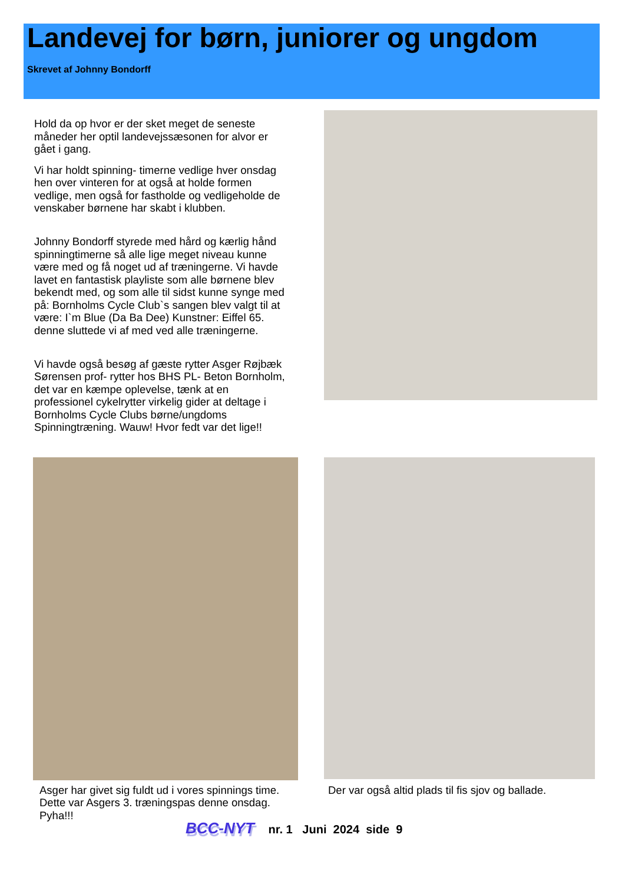Landevej for børn, juniorer og ungdom
Skrevet af Johnny Bondorff
Hold da op hvor er der sket meget de seneste måneder her optil landevejssæsonen for alvor er gået i gang.
Vi har holdt spinning- timerne vedlige hver onsdag hen over vinteren for at også at holde formen vedlige, men også for fastholde og vedligeholde de venskaber børnene har skabt i klubben.
Johnny Bondorff styrede med hård og kærlig hånd spinningtimerne så alle lige meget niveau kunne være med og få noget ud af træningerne. Vi havde lavet en fantastisk playliste som alle børnene blev bekendt med, og som alle til sidst kunne synge med på: Bornholms Cycle Club`s sangen blev valgt til at være: I`m Blue (Da Ba Dee) Kunstner: Eiffel 65. denne sluttede vi af med ved alle træningerne.
Vi havde også besøg af gæste rytter Asger Røjbæk Sørensen prof- rytter hos BHS PL- Beton Bornholm, det var en kæmpe oplevelse, tænk at en professionel cykelrytter virkelig gider at deltage i Bornholms Cycle Clubs børne/ungdoms Spinningtræning. Wauw! Hvor fedt var det lige!!
Asger har givet sig fuldt ud i vores spinnings time. Dette var Asgers 3. træningspas denne onsdag. Pyha!!!
Der var også altid plads til fis sjov og ballade.
BCC-NYT nr. 1 Juni 2024 side 9